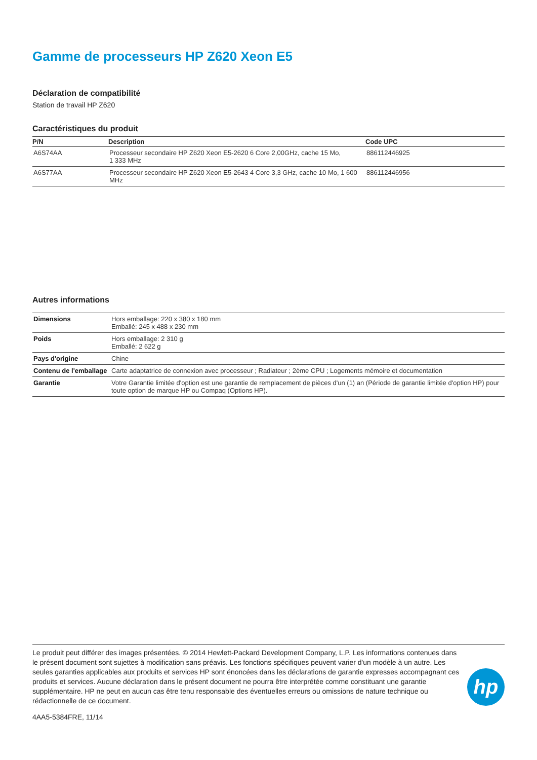Gamme de processeurs HP Z620 Xeon E5
Déclaration de compatibilité
Station de travail HP Z620
Caractéristiques du produit
| P/N | Description | Code UPC |
| --- | --- | --- |
| A6S74AA | Processeur secondaire HP Z620 Xeon E5-2620 6 Core 2,00GHz, cache 15 Mo, 1 333 MHz | 886112446925 |
| A6S77AA | Processeur secondaire HP Z620 Xeon E5-2643 4 Core 3,3 GHz, cache 10 Mo, 1 600 MHz | 886112446956 |
Autres informations
| Dimensions | Hors emballage: 220 x 380 x 180 mm Emballé: 245 x 488 x 230 mm |
| Poids | Hors emballage: 2 310 g Emballé: 2 622 g |
| Pays d'origine | Chine |
| Contenu de l'emballage | Carte adaptatrice de connexion avec processeur ; Radiateur ; 2ème CPU ; Logements mémoire et documentation |
| Garantie | Votre Garantie limitée d'option est une garantie de remplacement de pièces d'un (1) an (Période de garantie limitée d'option HP) pour toute option de marque HP ou Compaq (Options HP). |
Le produit peut différer des images présentées. © 2014 Hewlett-Packard Development Company, L.P. Les informations contenues dans le présent document sont sujettes à modification sans préavis. Les fonctions spécifiques peuvent varier d'un modèle à un autre. Les seules garanties applicables aux produits et services HP sont énoncées dans les déclarations de garantie expresses accompagnant ces produits et services. Aucune déclaration dans le présent document ne pourra être interprétée comme constituant une garantie supplémentaire. HP ne peut en aucun cas être tenu responsable des éventuelles erreurs ou omissions de nature technique ou rédactionnelle de ce document.
4AA5-5384FRE, 11/14
hp